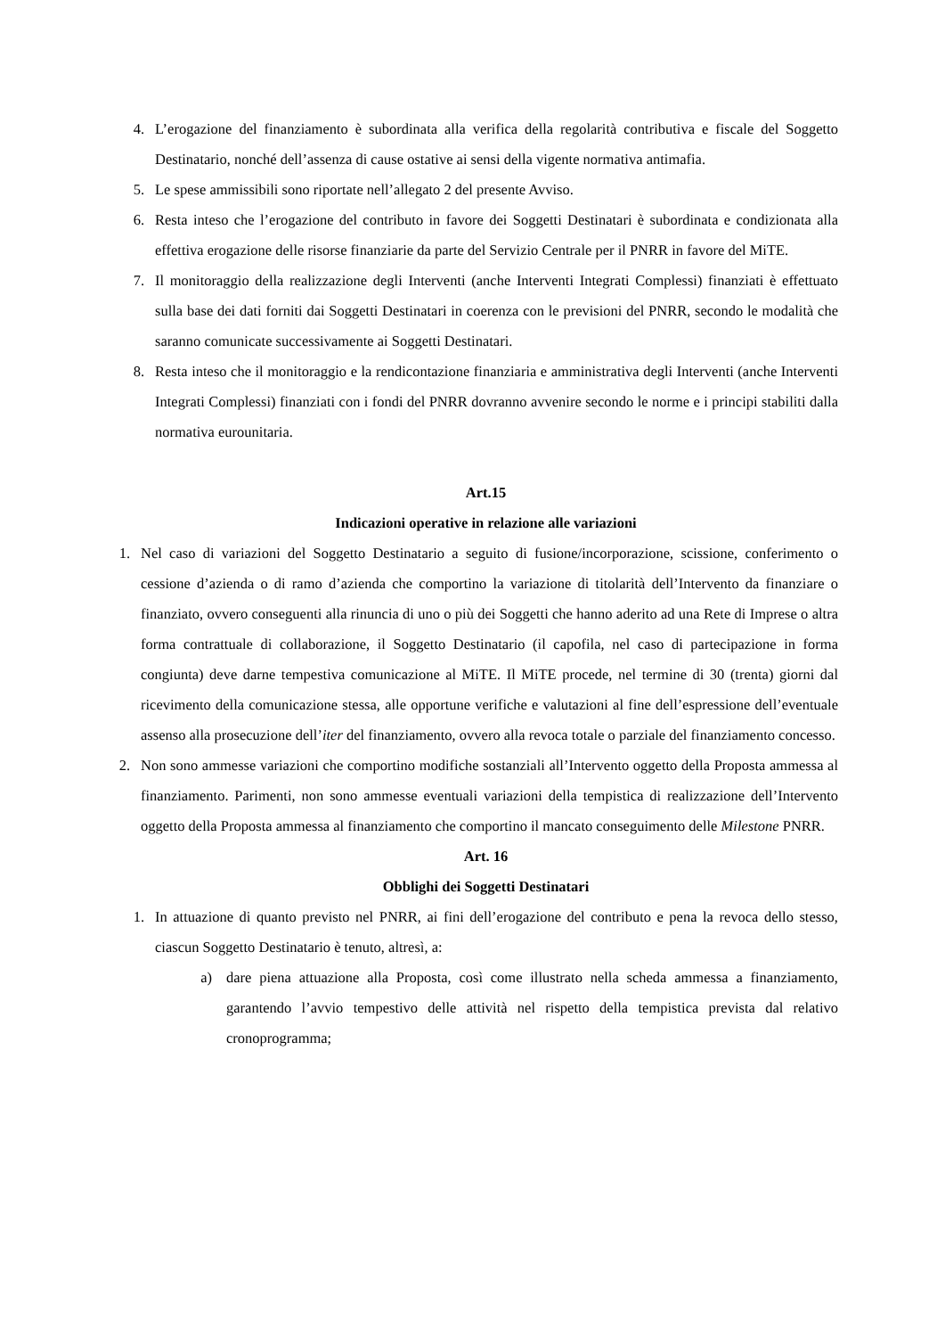4. L’erogazione del finanziamento è subordinata alla verifica della regolarità contributiva e fiscale del Soggetto Destinatario, nonché dell’assenza di cause ostative ai sensi della vigente normativa antimafia.
5. Le spese ammissibili sono riportate nell’allegato 2 del presente Avviso.
6. Resta inteso che l’erogazione del contributo in favore dei Soggetti Destinatari è subordinata e condizionata alla effettiva erogazione delle risorse finanziarie da parte del Servizio Centrale per il PNRR in favore del MiTE.
7. Il monitoraggio della realizzazione degli Interventi (anche Interventi Integrati Complessi) finanziati è effettuato sulla base dei dati forniti dai Soggetti Destinatari in coerenza con le previsioni del PNRR, secondo le modalità che saranno comunicate successivamente ai Soggetti Destinatari.
8. Resta inteso che il monitoraggio e la rendicontazione finanziaria e amministrativa degli Interventi (anche Interventi Integrati Complessi) finanziati con i fondi del PNRR dovranno avvenire secondo le norme e i principi stabiliti dalla normativa eurounitaria.
Art.15
Indicazioni operative in relazione alle variazioni
1. Nel caso di variazioni del Soggetto Destinatario a seguito di fusione/incorporazione, scissione, conferimento o cessione d’azienda o di ramo d’azienda che comportino la variazione di titolarità dell’Intervento da finanziare o finanziato, ovvero conseguenti alla rinuncia di uno o più dei Soggetti che hanno aderito ad una Rete di Imprese o altra forma contrattuale di collaborazione, il Soggetto Destinatario (il capofila, nel caso di partecipazione in forma congiunta) deve darne tempestiva comunicazione al MiTE. Il MiTE procede, nel termine di 30 (trenta) giorni dal ricevimento della comunicazione stessa, alle opportune verifiche e valutazioni al fine dell’espressione dell’eventuale assenso alla prosecuzione dell’iter del finanziamento, ovvero alla revoca totale o parziale del finanziamento concesso.
2. Non sono ammesse variazioni che comportino modifiche sostanziali all’Intervento oggetto della Proposta ammessa al finanziamento. Parimenti, non sono ammesse eventuali variazioni della tempistica di realizzazione dell’Intervento oggetto della Proposta ammessa al finanziamento che comportino il mancato conseguimento delle Milestone PNRR.
Art. 16
Obblighi dei Soggetti Destinatari
1. In attuazione di quanto previsto nel PNRR, ai fini dell’erogazione del contributo e pena la revoca dello stesso, ciascun Soggetto Destinatario è tenuto, altresì, a:
a) dare piena attuazione alla Proposta, così come illustrato nella scheda ammessa a finanziamento, garantendo l’avvio tempestivo delle attività nel rispetto della tempistica prevista dal relativo cronoprogramma;